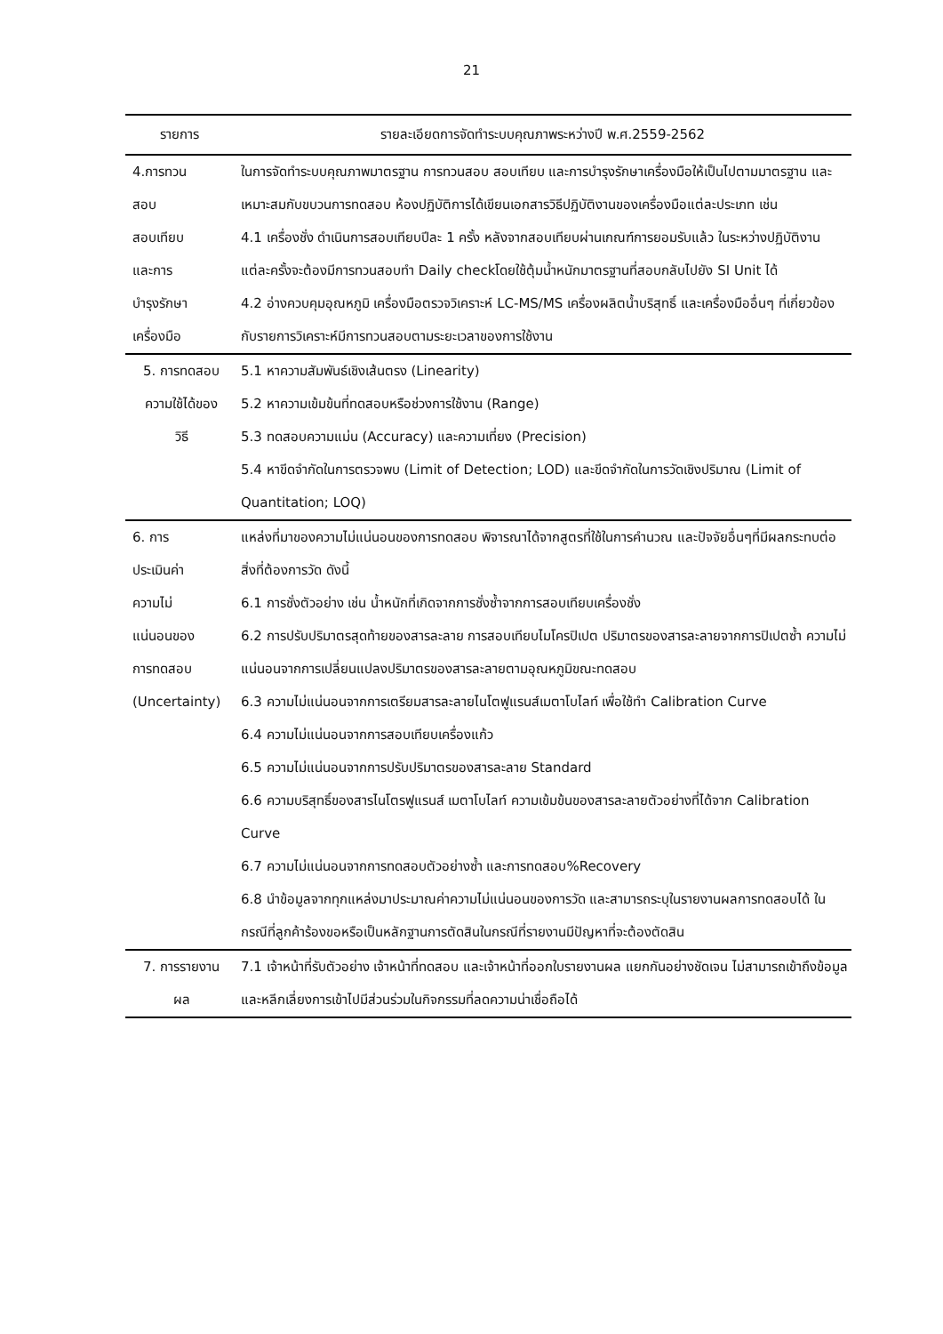21
| รายการ | รายละเอียดการจัดทำระบบคุณภาพระหว่างปี พ.ศ.2559-2562 |
| --- | --- |
| 4.การทวน สอบ สอบเทียบ และการ บำรุงรักษา เครื่องมือ | ในการจัดทำระบบคุณภาพมาตรฐาน การทวนสอบ สอบเทียบ และการบำรุงรักษาเครื่องมือให้เป็นไปตามมาตรฐาน และเหมาะสมกับขบวนการทดสอบ ห้องปฏิบัติการได้เขียนเอกสารวิธีปฏิบัติงานของเครื่องมือแต่ละประเภท เช่น 4.1 เครื่องชั่ง ดำเนินการสอบเทียบปีละ 1 ครั้ง หลังจากสอบเทียบผ่านเกณฑ์การยอมรับแล้ว ในระหว่างปฏิบัติงานแต่ละครั้งจะต้องมีการทวนสอบทำ Daily checkโดยใช้ตุ้มน้ำหนักมาตรฐานที่สอบกลับไปยัง SI Unit ได้ 4.2 อ่างควบคุมอุณหภูมิ เครื่องมือตรวจวิเคราะห์ LC-MS/MS เครื่องผลิตน้ำบริสุทธิ์ และเครื่องมืออื่นๆ ที่เกี่ยวข้องกับรายการวิเคราะห์มีการทวนสอบตามระยะเวลาของการใช้งาน |
| 5. การทดสอบ ความใช้ได้ของ วิธี | 5.1 หาความสัมพันธ์เชิงเส้นตรง (Linearity) 5.2 หาความเข้มข้นที่ทดสอบหรือช่วงการใช้งาน (Range) 5.3 ทดสอบความแม่น (Accuracy) และความเที่ยง (Precision) 5.4 หาขีดจำกัดในการตรวจพบ (Limit of Detection; LOD) และขีดจำกัดในการวัดเชิงปริมาณ (Limit of Quantitation; LOQ) |
| 6. การ ประเมินค่า ความไม่ แน่นอนของ การทดสอบ (Uncertainty) | แหล่งที่มาของความไม่แน่นอนของการทดสอบ พิจารณาได้จากสูตรที่ใช้ในการคำนวณ และปัจจัยอื่นๆที่มีผลกระทบต่อสิ่งที่ต้องการวัด ดังนี้ 6.1 การชั่งตัวอย่าง เช่น น้ำหนักที่เกิดจากการชั่งซ้ำจากการสอบเทียบเครื่องชั่ง 6.2 การปรับปริมาตรสุดท้ายของสารละลาย การสอบเทียบไมโครปิเปต ปริมาตรของสารละลายจากการปิเปตซ้ำ ความไม่แน่นอนจากการเปลี่ยนแปลงปริมาตรของสารละลายตามอุณหภูมิขณะทดสอบ 6.3 ความไม่แน่นอนจากการเตรียมสารละลายไนโตฟูแรนส์เมตาโบไลท์ เพื่อใช้ทำ Calibration Curve 6.4 ความไม่แน่นอนจากการสอบเทียบเครื่องแก้ว 6.5 ความไม่แน่นอนจากการปรับปริมาตรของสารละลาย Standard 6.6 ความบริสุทธิ์ของสารไนโตรฟูแรนส์ เมตาโบไลท์ ความเข้มข้นของสารละลายตัวอย่างที่ได้จาก Calibration Curve 6.7 ความไม่แน่นอนจากการทดสอบตัวอย่างซ้ำ และการทดสอบ%Recovery 6.8 นำข้อมูลจากทุกแหล่งมาประมาณค่าความไม่แน่นอนของการวัด และสามารถระบุในรายงานผลการทดสอบได้ ในกรณีที่ลูกค้าร้องขอหรือเป็นหลักฐานการตัดสินในกรณีที่รายงานมีปัญหาที่จะต้องตัดสิน |
| 7. การรายงาน ผล | 7.1 เจ้าหน้าที่รับตัวอย่าง เจ้าหน้าที่ทดสอบ และเจ้าหน้าที่ออกใบรายงานผล แยกกันอย่างชัดเจน ไม่สามารถเข้าถึงข้อมูล และหลีกเลี่ยงการเข้าไปมีส่วนร่วมในกิจกรรมที่ลดความน่าเชื่อถือได้ |